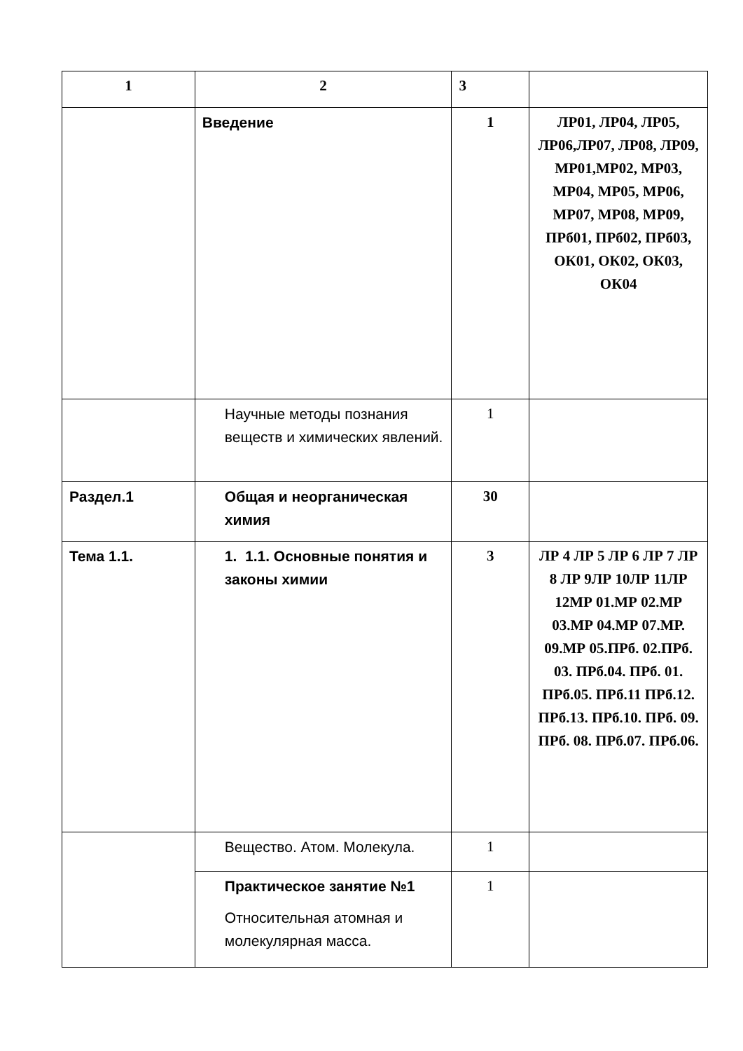| 1 | 2 | 3 | |
| | Введение | 1 | ЛР01, ЛР04, ЛР05, ЛР06,ЛР07, ЛР08, ЛР09, МР01,МР02, МР03, МР04, МР05, МР06, МР07, МР08, МР09, ПРб01, ПРб02, ПРб03, ОК01, ОК02, ОК03, ОК04 |
| | Научные методы познания веществ и химических явлений. | 1 | |
| Раздел.1 | Общая и неорганическая химия | 30 | |
| Тема 1.1. | 1. 1.1. Основные понятия и законы химии | 3 | ЛР 4 ЛР 5 ЛР 6 ЛР 7 ЛР 8 ЛР 9ЛР 10ЛР 11ЛР 12МР 01.МР 02.МР 03.МР 04.МР 07.МР. 09.МР 05.ПРб. 02.ПРб. 03. ПРб.04. ПРб. 01. ПРб.05. ПРб.11 ПРб.12. ПРб.13. ПРб.10. ПРб. 09. ПРб. 08. ПРб.07. ПРб.06. |
| | Вещество. Атом. Молекула. | 1 | |
| | Практическое занятие №1 Относительная атомная и молекулярная масса. | 1 | |